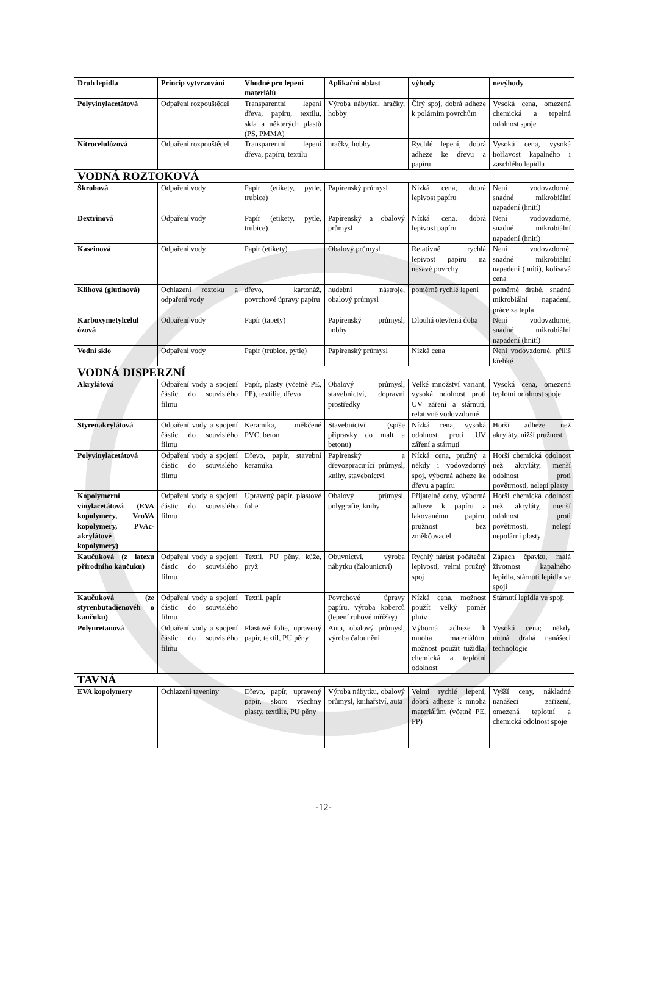| Druh lepidla | Princip vytvrzování | Vhodné pro lepení materiálů | Aplikační oblast | výhody | nevýhody |
| --- | --- | --- | --- | --- | --- |
| Polyvinylacetátová | Odpaření rozpouštědel | Transparentní lepení dřeva, papíru, textilu, skla a některých plastů (PS, PMMA) | Výroba nábytku, hračky, hobby | Čirý spoj, dobrá adheze k polárním povrchům | Vysoká cena, omezená chemická a tepelná odolnost spoje |
| Nitrocelulózová | Odpaření rozpouštědel | Transparentní lepení dřeva, papíru, textilu | hračky, hobby | Rychlé lepení, dobrá adheze ke dřevu a papíru | Vysoká cena, vysoká hořlavost kapalného i zaschlého lepidla |
| VODNÁ ROZTOKOVÁ | | | | | |
| Škrobová | Odpaření vody | Papír (etikety, pytle, trubice) | Papírenský průmysl | Nízká cena, dobrá lepivost papíru | Není vodovzdorné, snadné mikrobiální napadení (hnití) |
| Dextrinová | Odpaření vody | Papír (etikety, pytle, trubice) | Papírenský a obalový průmysl | Nízká cena, dobrá lepivost papíru | Není vodovzdorné, snadné mikrobiální napadení (hnití) |
| Kaseinová | Odpaření vody | Papír (etikety) | Obalový průmysl | Relativně rychlá lepivost papíru na nesavé povrchy | Není vodovzdorné, snadné mikrobiální napadení (hnití), kolísavá cena |
| Klihová (glutinová) | Ochlazení roztoku a odpaření vody | dřevo, kartonáž, povrchové úpravy papíru | hudební nástroje, obalový průmysl | poměrně rychlé lepení | poměrně drahé, snadné mikrobiální napadení, práce za tepla |
| Karboxymetylcelul ózová | Odpaření vody | Papír (tapety) | Papírenský průmysl, hobby | Dlouhá otevřená doba | Není vodovzdorné, snadné mikrobiální napadení (hnití) |
| Vodní sklo | Odpaření vody | Papír (trubice, pytle) | Papírenský průmysl | Nízká cena | Není vodovzdorné, příliš křehké |
| VODNÁ DISPERZNÍ | | | | | |
| Akrylátová | Odpaření vody a spojení částic do souvislého filmu | Papír, plasty (včetně PE, PP), textilie, dřevo | Obalový průmysl, stavebnictví, dopravní prostředky | Velké množství variant, vysoká odolnost proti UV záření a stárnutí, relativně vodovzdorné | Vysoká cena, omezená teplotní odolnost spoje |
| Styrenakrylátová | Odpaření vody a spojení částic do souvislého filmu | Keramika, měkčené PVC, beton | Stavebnictví (spíše přípravky do malt a betonu) | Nízká cena, vysoká odolnost proti UV záření a stárnutí | Horší adheze než akryláty, nižší pružnost |
| Polyvinylacetátová | Odpaření vody a spojení částic do souvislého filmu | Dřevo, papír, stavební keramika | Papírenský a dřevozpracující průmysl, knihy, stavebnictví | Nízká cena, pružný a někdy i vodovzdorný spoj, výborná adheze ke dřevu a papíru | Horší chemická odolnost než akryláty, menší odolnost proti povětrnosti, nelepí plasty |
| Kopolymerní vinylacetátová (EVA kopolymery, VeoVA kopolymery, PVAc-akrylátové kopolymery) | Odpaření vody a spojení částic do souvislého filmu | Upravený papír, plastové folie | Obalový průmysl, polygrafie, knihy | Přijatelné ceny, výborná adheze k papíru a lakovanému papíru, pružnost bez změkčovadel | Horší chemická odolnost než akryláty, menší odolnost proti povětrnosti, nelepí nepolární plasty |
| Kaučuková (z latexu přírodního kaučuku) | Odpaření vody a spojení částic do souvislého filmu | Textil, PU pěny, kůže, pryž | Obuvnictví, výroba nábytku (čalounictví) | Rychlý nárůst počáteční lepivosti, velmi pružný spoj | Zápach čpavku, malá životnost kapalného lepidla, stárnutí lepidla ve spoji |
| Kaučuková (ze styrenbutadienovéh o kaučuku) | Odpaření vody a spojení částic do souvislého filmu | Textil, papír | Povrchové úpravy papíru, výroba koberců (lepení rubové mřížky) | Nízká cena, možnost použít velký poměr plniv | Stárnutí lepidla ve spoji |
| Polyuretanová | Odpaření vody a spojení částic do souvislého filmu | Plastové folie, upravený papír, textil, PU pěny | Auta, obalový průmysl, výroba čalounění | Výborná adheze k mnoha materiálům, možnost použít tužidla, chemická a teplotní odolnost | Vysoká cena; někdy nutná drahá nanášecí technologie |
| TAVNÁ | | | | | |
| EVA kopolymery | Ochlazení taveniny | Dřevo, papír, upravený papír, skoro všechny plasty, textilie, PU pěny | Výroba nábytku, obalový průmysl, knihařství, auta | Velmi rychlé lepení, dobrá adheze k mnoha materiálům (včetně PE, PP) | Vyšší ceny, nákladné nanášecí zařízení, omezená teplotní a chemická odolnost spoje |
-12-